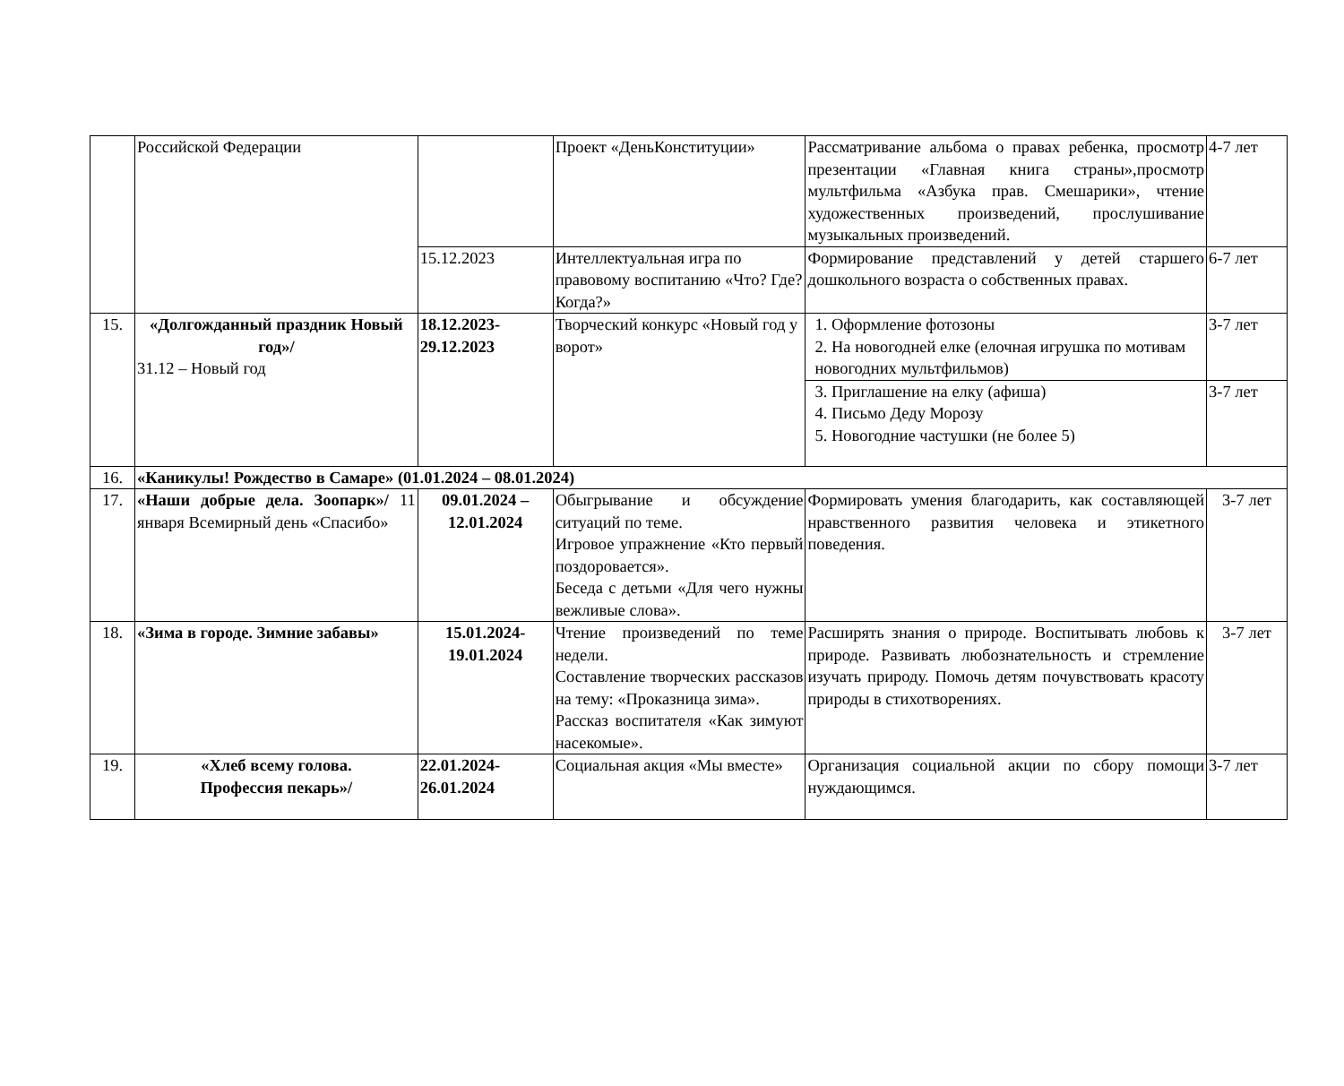| | Российской Федерации | | Проект «ДеньКонституции» | Рассматривание альбома о правах ребенка, просмотр презентации «Главная книга страны»,просмотр мультфильма «Азбука прав. Смешарики», чтение художественных произведений, прослушивание музыкальных произведений. | 4-7 лет |
| | | 15.12.2023 | Интеллектуальная игра по правовому воспитанию «Что? Где? Когда?» | Формирование представлений у детей старшего дошкольного возраста о собственных правах. | 6-7 лет |
| 15. | «Долгожданный праздник Новый год»/ 31.12 – Новый год | 18.12.2023- 29.12.2023 | Творческий конкурс «Новый год у ворот» | 1. Оформление фотозоны 2. На новогодней елке (елочная игрушка по мотивам новогодних мультфильмов) | 3-7 лет |
| | | | | 3. Приглашение на елку (афиша) 4. Письмо Деду Морозу 5. Новогодние частушки (не более 5) | 3-7 лет |
| 16. | «Каникулы! Рождество в Самаре» (01.01.2024 – 08.01.2024) | | | | |
| 17. | «Наши добрые дела. Зоопарк»/ 11 января Всемирный день «Спасибо» | 09.01.2024 – 12.01.2024 | Обыгрывание и обсуждение ситуаций по теме. Игровое упражнение «Кто первый поздоровается». Беседа с детьми «Для чего нужны вежливые слова». | Формировать умения благодарить, как составляющей нравственного развития человека и этикетного поведения. | 3-7 лет |
| 18. | «Зима в городе. Зимние забавы» | 15.01.2024- 19.01.2024 | Чтение произведений по теме недели. Составление творческих рассказов на тему: «Проказница зима». Рассказ воспитателя «Как зимуют насекомые». | Расширять знания о природе. Воспитывать любовь к природе. Развивать любознательность и стремление изучать природу. Помочь детям почувствовать красоту природы в стихотворениях. | 3-7 лет |
| 19. | «Хлеб всему голова. Профессия пекарь»/ | 22.01.2024- 26.01.2024 | Социальная акция «Мы вместе» | Организация социальной акции по сбору помощи нуждающимся. | 3-7 лет |